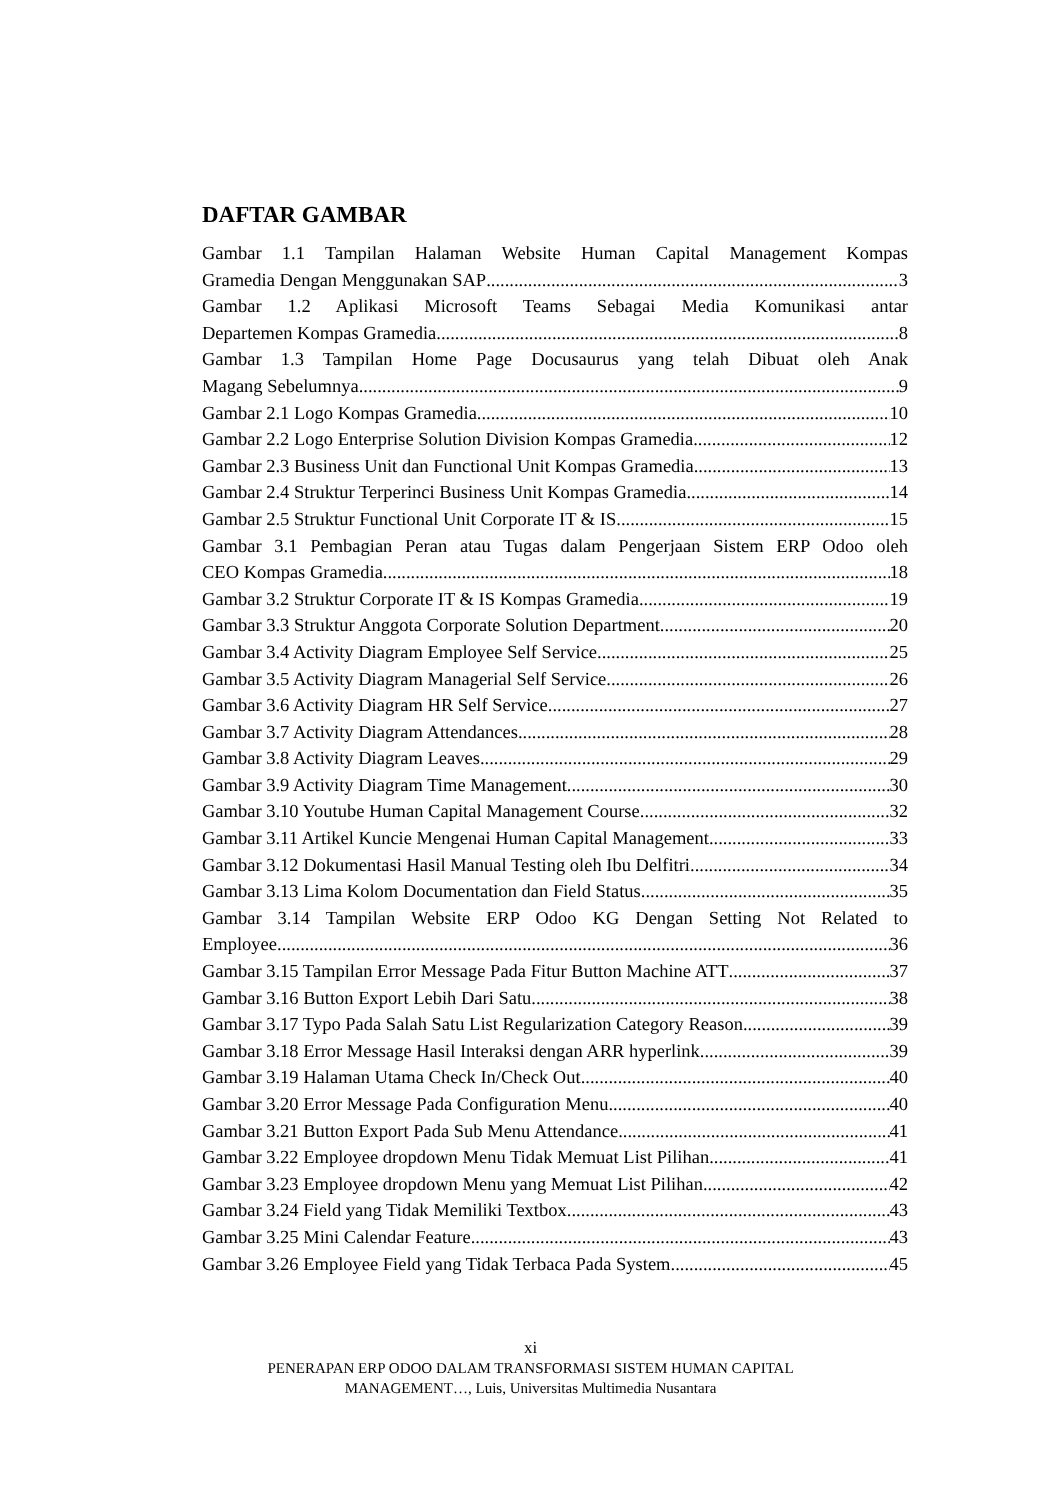DAFTAR GAMBAR
Gambar 1.1 Tampilan Halaman Website Human Capital Management Kompas
Gramedia Dengan Menggunakan SAP 3
Gambar 1.2 Aplikasi Microsoft Teams Sebagai Media Komunikasi antar
Departemen Kompas Gramedia 8
Gambar 1.3 Tampilan Home Page Docusaurus yang telah Dibuat oleh Anak
Magang Sebelumnya 9
Gambar 2.1 Logo Kompas Gramedia 10
Gambar 2.2 Logo Enterprise Solution Division Kompas Gramedia 12
Gambar 2.3 Business Unit dan Functional Unit Kompas Gramedia 13
Gambar 2.4 Struktur Terperinci Business Unit Kompas Gramedia 14
Gambar 2.5 Struktur Functional Unit Corporate IT & IS 15
Gambar 3.1 Pembagian Peran atau Tugas dalam Pengerjaan Sistem ERP Odoo oleh
CEO Kompas Gramedia 18
Gambar 3.2 Struktur Corporate IT & IS Kompas Gramedia 19
Gambar 3.3 Struktur Anggota Corporate Solution Department 20
Gambar 3.4 Activity Diagram Employee Self Service 25
Gambar 3.5 Activity Diagram Managerial Self Service 26
Gambar 3.6 Activity Diagram HR Self Service 27
Gambar 3.7 Activity Diagram Attendances 28
Gambar 3.8 Activity Diagram Leaves 29
Gambar 3.9 Activity Diagram Time Management 30
Gambar 3.10 Youtube Human Capital Management Course 32
Gambar 3.11 Artikel Kuncie Mengenai Human Capital Management 33
Gambar 3.12 Dokumentasi Hasil Manual Testing oleh Ibu Delfitri 34
Gambar 3.13 Lima Kolom Documentation dan Field Status 35
Gambar 3.14 Tampilan Website ERP Odoo KG Dengan Setting Not Related to
Employee 36
Gambar 3.15 Tampilan Error Message Pada Fitur Button Machine ATT 37
Gambar 3.16 Button Export Lebih Dari Satu 38
Gambar 3.17 Typo Pada Salah Satu List Regularization Category Reason 39
Gambar 3.18 Error Message Hasil Interaksi dengan ARR hyperlink 39
Gambar 3.19 Halaman Utama Check In/Check Out 40
Gambar 3.20 Error Message Pada Configuration Menu 40
Gambar 3.21 Button Export Pada Sub Menu Attendance 41
Gambar 3.22 Employee dropdown Menu Tidak Memuat List Pilihan 41
Gambar 3.23 Employee dropdown Menu yang Memuat List Pilihan 42
Gambar 3.24 Field yang Tidak Memiliki Textbox 43
Gambar 3.25 Mini Calendar Feature 43
Gambar 3.26 Employee Field yang Tidak Terbaca Pada System 45
xi
PENERAPAN ERP ODOO DALAM TRANSFORMASI SISTEM HUMAN CAPITAL
MANAGEMENT…, Luis, Universitas Multimedia Nusantara